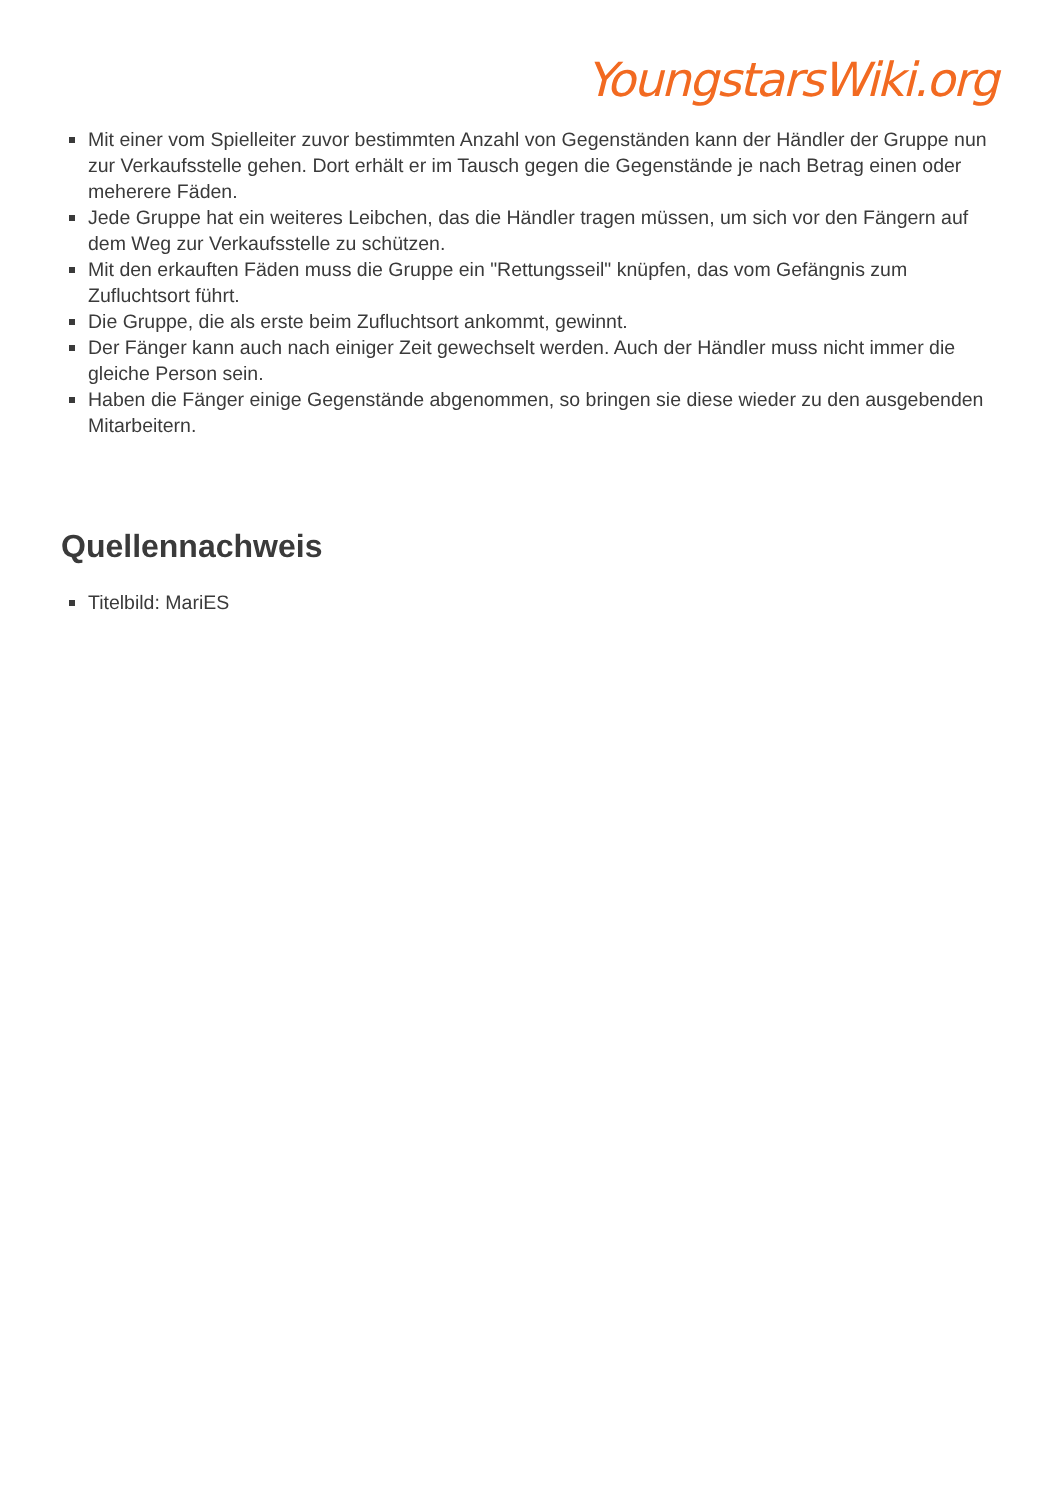YoungstarsWiki.org
Mit einer vom Spielleiter zuvor bestimmten Anzahl von Gegenständen kann der Händler der Gruppe nun zur Verkaufsstelle gehen. Dort erhält er im Tausch gegen die Gegenstände je nach Betrag einen oder meherere Fäden.
Jede Gruppe hat ein weiteres Leibchen, das die Händler tragen müssen, um sich vor den Fängern auf dem Weg zur Verkaufsstelle zu schützen.
Mit den erkauften Fäden muss die Gruppe ein "Rettungsseil" knüpfen, das vom Gefängnis zum Zufluchtsort führt.
Die Gruppe, die als erste beim Zufluchtsort ankommt, gewinnt.
Der Fänger kann auch nach einiger Zeit gewechselt werden. Auch der Händler muss nicht immer die gleiche Person sein.
Haben die Fänger einige Gegenstände abgenommen, so bringen sie diese wieder zu den ausgebenden Mitarbeitern.
Quellennachweis
Titelbild: MariES